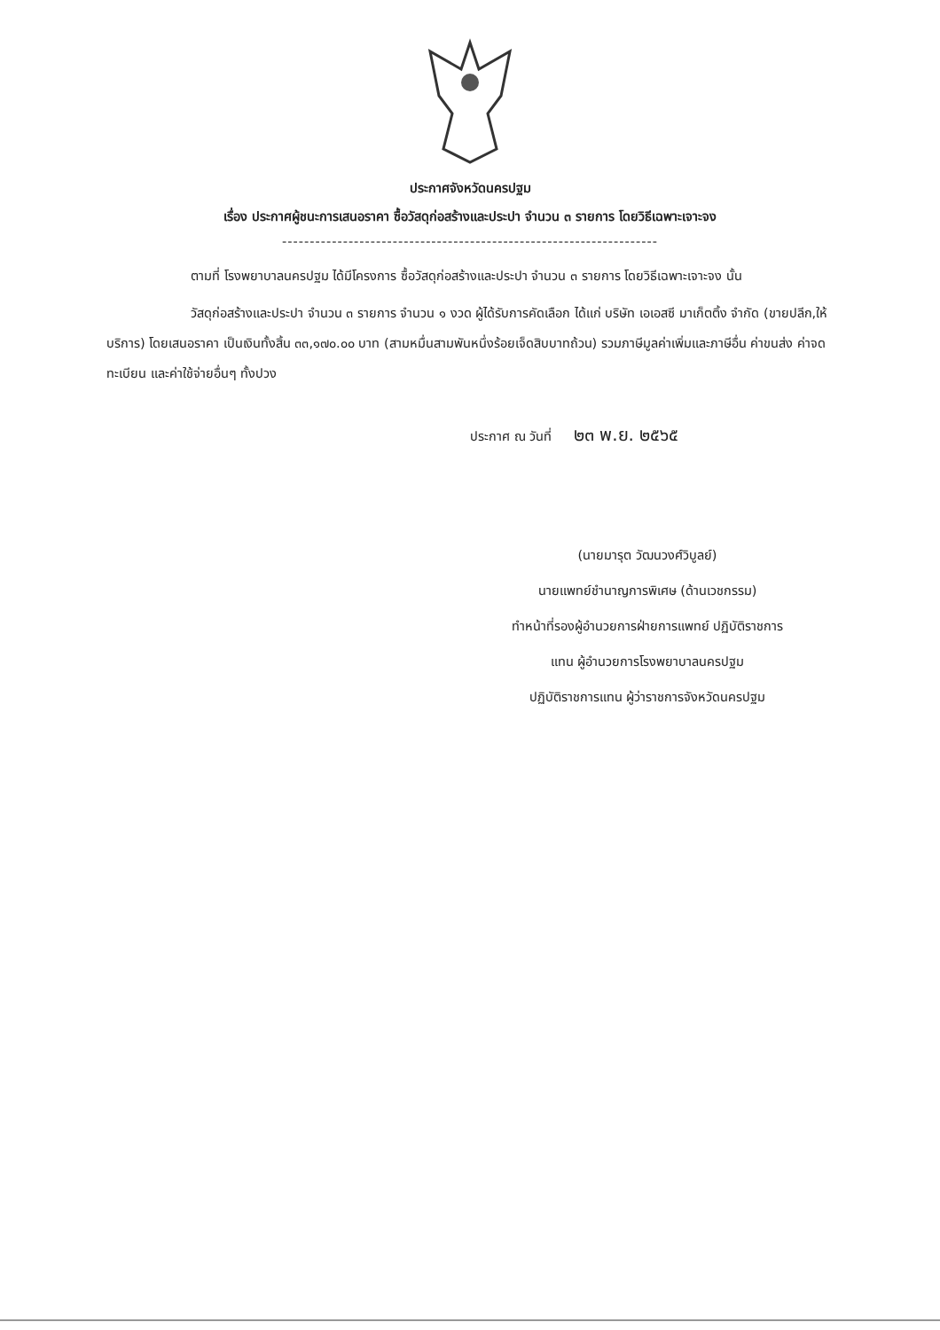ประกาศจังหวัดนครปฐม
เรื่อง ประกาศผู้ชนะการเสนอราคา ซื้อวัสดุก่อสร้างและประปา จำนวน ๓ รายการ โดยวิธีเฉพาะเจาะจง
--------------------------------------------------------------------
ตามที่ โรงพยาบาลนครปฐม ได้มีโครงการ ซื้อวัสดุก่อสร้างและประปา จำนวน ๓ รายการ โดยวิธีเฉพาะเจาะจง นั้น
วัสดุก่อสร้างและประปา จำนวน ๓ รายการ จำนวน ๑ งวด ผู้ได้รับการคัดเลือก ได้แก่ บริษัท เอเอสซี มาเก็ตติ้ง จำกัด (ขายปลีก,ให้บริการ) โดยเสนอราคา เป็นเงินทั้งสิ้น ๓๓,๑๗๐.๐๐ บาท (สามหมื่นสามพันหนึ่งร้อยเจ็ดสิบบาทถ้วน) รวมภาษีมูลค่าเพิ่มและภาษีอื่น ค่าขนส่ง ค่าจดทะเบียน และค่าใช้จ่ายอื่นๆ ทั้งปวง
ประกาศ ณ วันที่ ๒๓ พ.ย. ๒๕๖๕
(นายมารุต วัฒนวงศ์วิบูลย์)
นายแพทย์ชำนาญการพิเศษ (ด้านเวชกรรม)
ทำหน้าที่รองผู้อำนวยการฝ่ายการแพทย์ ปฏิบัติราชการ
แทน ผู้อำนวยการโรงพยาบาลนครปฐม
ปฏิบัติราชการแทน ผู้ว่าราชการจังหวัดนครปฐม